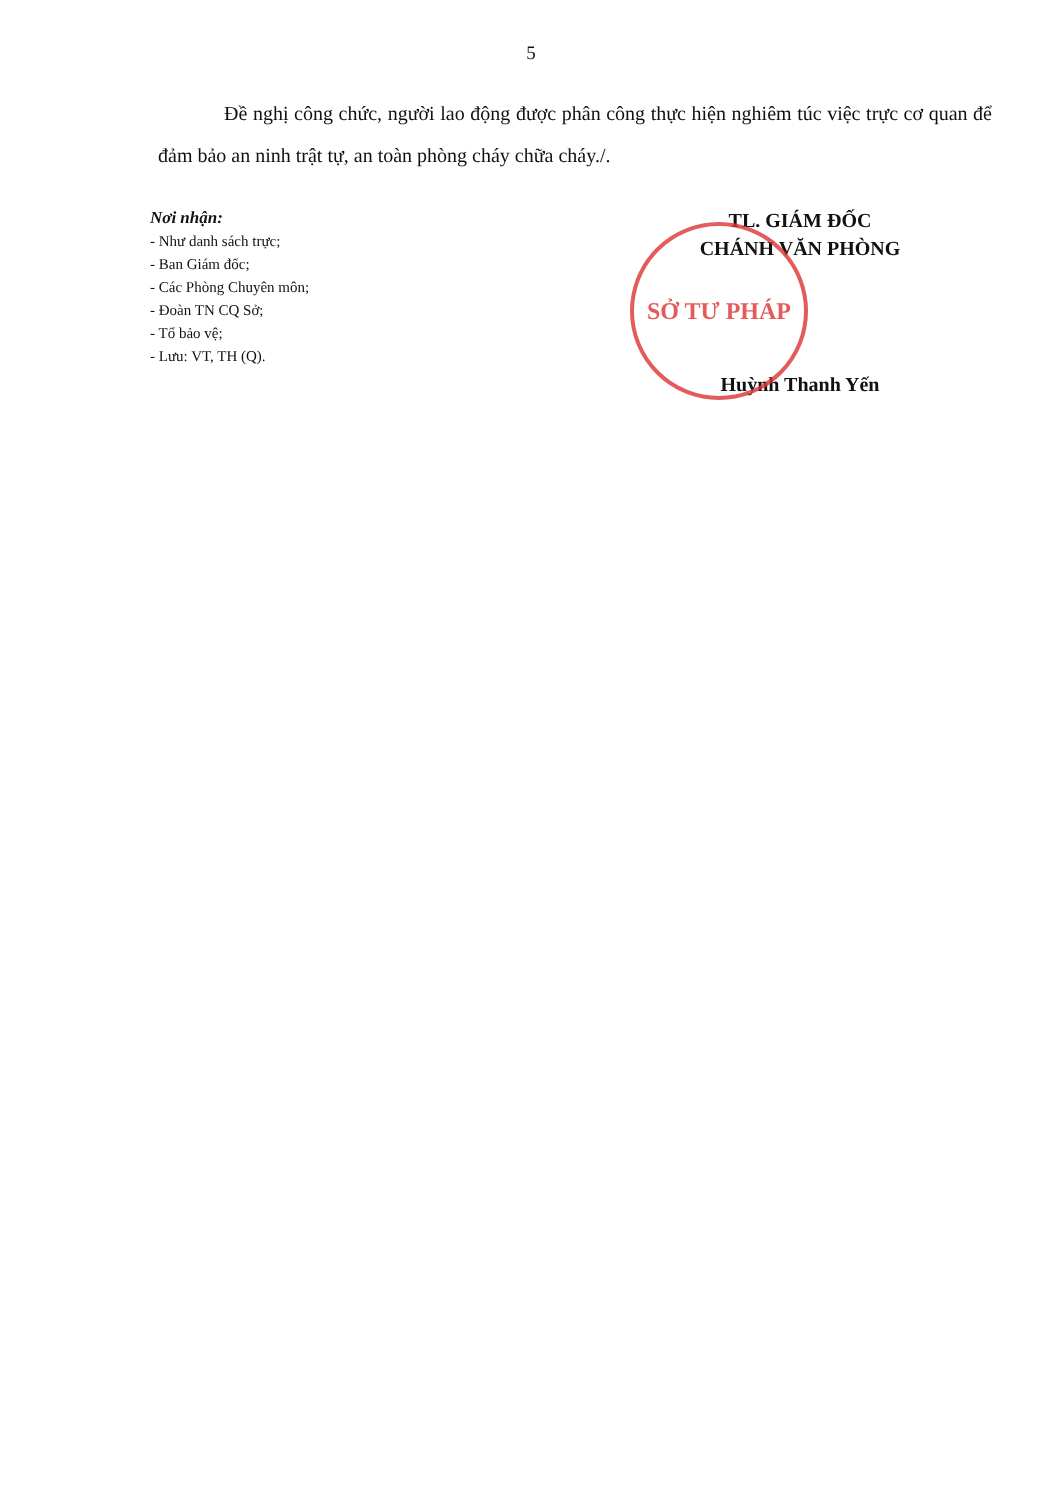5
Đề nghị công chức, người lao động được phân công thực hiện nghiêm túc việc trực cơ quan để đảm bảo an ninh trật tự, an toàn phòng cháy chữa cháy./.
Nơi nhận:
- Như danh sách trực;
- Ban Giám đốc;
- Các Phòng Chuyên môn;
- Đoàn TN CQ Sở;
- Tổ bảo vệ;
- Lưu: VT, TH (Q).
TL. GIÁM ĐỐC
CHÁNH VĂN PHÒNG
SỞ TƯ PHÁP
Huỳnh Thanh Yến